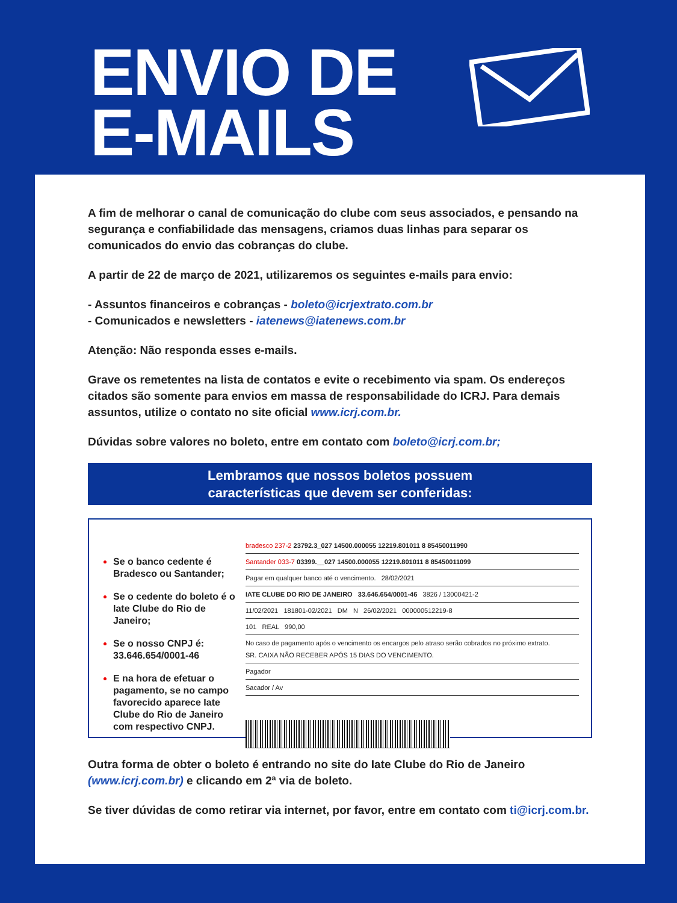ENVIO DE
E-MAILS
A fim de melhorar o canal de comunicação do clube com seus associados, e pensando na segurança e confiabilidade das mensagens, criamos duas linhas para separar os comunicados do envio das cobranças do clube.
A partir de 22 de março de 2021, utilizaremos os seguintes e-mails para envio:
- Assuntos financeiros e cobranças - boleto@icrjextrato.com.br
- Comunicados e newsletters - iatenews@iatenews.com.br
Atenção: Não responda esses e-mails.
Grave os remetentes na lista de contatos e evite o recebimento via spam. Os endereços citados são somente para envios em massa de responsabilidade do ICRJ. Para demais assuntos, utilize o contato no site oficial www.icrj.com.br.
Dúvidas sobre valores no boleto, entre em contato com boleto@icrj.com.br;
Lembramos que nossos boletos possuem
características que devem ser conferidas:
Se o banco cedente é Bradesco ou Santander;
Se o cedente do boleto é o Iate Clube do Rio de Janeiro;
Se o nosso CNPJ é: 33.646.654/0001-46
E na hora de efetuar o pagamento, se no campo favorecido aparece Iate Clube do Rio de Janeiro com respectivo CNPJ.
bradesco 237-2 23792.3_027 14500.000055 12219.801011 8 85450011990
Santander 033-7 03399.__027 14500.000055 12219.801011 8 85450011099
Pagar em qualquer banco até o vencimento. 28/02/2021
IATE CLUBE DO RIO DE JANEIRO 33.646.654/0001-46 3826 / 13000421-2
11/02/2021 181801-02/2021 DM N 26/02/2021 000000512219-8
101 REAL 990,00
No caso de pagamento após o vencimento os encargos pelo atraso serão cobrados no próximo extrato.
SR. CAIXA NÃO RECEBER APÓS 15 DIAS DO VENCIMENTO.
Pagador
Sacador / Av
Outra forma de obter o boleto é entrando no site do Iate Clube do Rio de Janeiro (www.icrj.com.br) e clicando em 2ª via de boleto.
Se tiver dúvidas de como retirar via internet, por favor, entre em contato com ti@icrj.com.br.